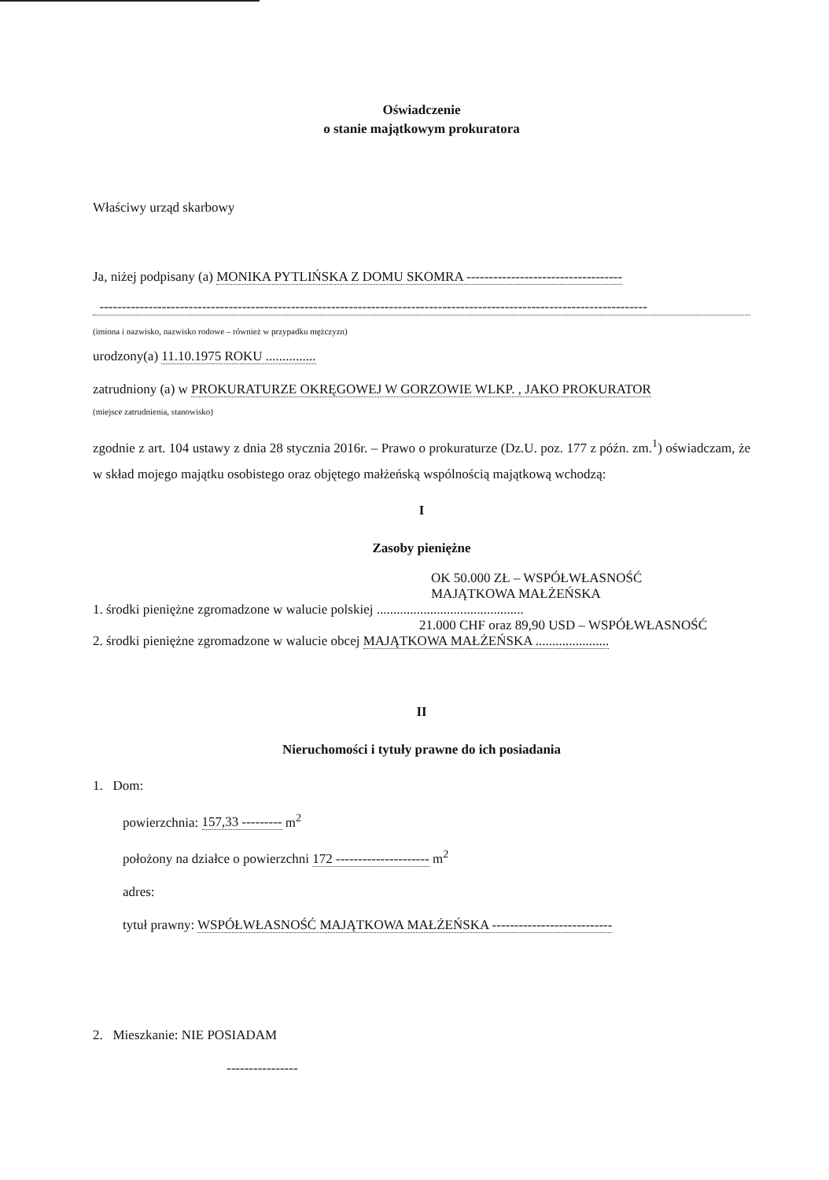Oświadczenie
o stanie majątkowym prokuratora
Właściwy urząd skarbowy
Ja, niżej podpisany (a) MONIKA PYTLIŃSKA Z DOMU SKOMRA -----------------------------------
---------------------------------------------------------------------------------------------------------------------------
(imiona i nazwisko, nazwisko rodowe – również w przypadku mężczyzn)
urodzony(a) 11.10.1975 ROKU ...............
zatrudniony (a) w PROKURATURZE OKRĘGOWEJ W GORZOWIE WLKP. , JAKO PROKURATOR
(miejsce zatrudnienia, stanowisko)
zgodnie z art. 104 ustawy z dnia 28 stycznia 2016r. – Prawo o prokuraturze (Dz.U. poz. 177 z późn. zm.<sup>1</sup>) oświadczam, że w skład mojego majątku osobistego oraz objętego małżeńską wspólnością majątkową wchodzą:
I
Zasoby pieniężne
OK 50.000 ZŁ – WSPÓŁWŁASNOŚĆ
MAJĄTKOWA MAŁŻEŃSKA
1. środki pieniężne zgromadzone w walucie polskiej ............................................
21.000 CHF oraz 89,90 USD – WSPÓŁWŁASNOŚĆ
2. środki pieniężne zgromadzone w walucie obcej MAJĄTKOWA MAŁŻEŃSKA ......................
II
Nieruchomości i tytuły prawne do ich posiadania
1. Dom:
powierzchnia: 157,33 --------- m<sup>2</sup>
położony na działce o powierzchni 172 --------------------- m<sup>2</sup>
adres:
tytuł prawny: WSPÓŁWŁASNOŚĆ MAJĄTKOWA MAŁŻEŃSKA ---------------------------
2. Mieszkanie: NIE POSIADAM
----------------